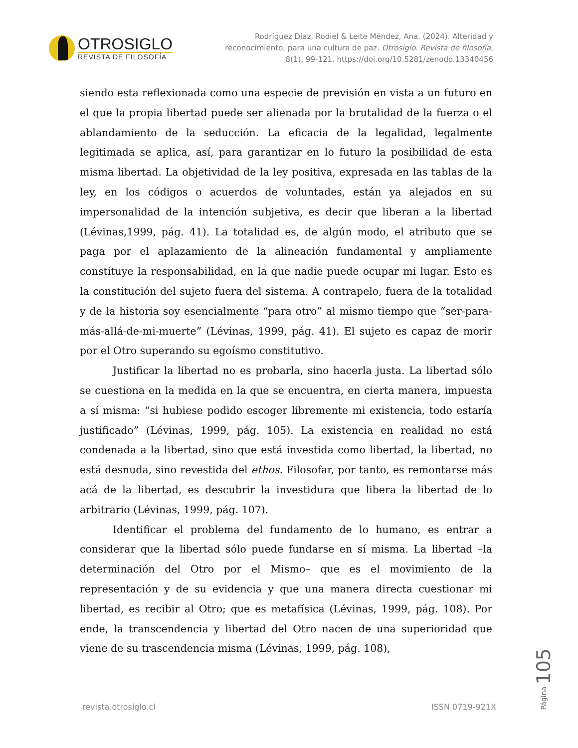OTROSIGLO
REVISTA DE FILOSOFÍA
Rodríguez Díaz, Rodiel & Leite Méndez, Ana. (2024). Alteridad y reconocimiento, para una cultura de paz. Otrosiglo. Revista de filosofía, 8(1), 99-121. https://doi.org/10.5281/zenodo.13340456
siendo esta reflexionada como una especie de previsión en vista a un futuro en el que la propia libertad puede ser alienada por la brutalidad de la fuerza o el ablandamiento de la seducción. La eficacia de la legalidad, legalmente legitimada se aplica, así, para garantizar en lo futuro la posibilidad de esta misma libertad. La objetividad de la ley positiva, expresada en las tablas de la ley, en los códigos o acuerdos de voluntades, están ya alejados en su impersonalidad de la intención subjetiva, es decir que liberan a la libertad (Lévinas,1999, pág. 41). La totalidad es, de algún modo, el atributo que se paga por el aplazamiento de la alineación fundamental y ampliamente constituye la responsabilidad, en la que nadie puede ocupar mi lugar. Esto es la constitución del sujeto fuera del sistema. A contrapelo, fuera de la totalidad y de la historia soy esencialmente “para otro” al mismo tiempo que “ser-para-más-allá-de-mi-muerte” (Lévinas, 1999, pág. 41). El sujeto es capaz de morir por el Otro superando su egoísmo constitutivo.
Justificar la libertad no es probarla, sino hacerla justa. La libertad sólo se cuestiona en la medida en la que se encuentra, en cierta manera, impuesta a sí misma: “si hubiese podido escoger libremente mi existencia, todo estaría justificado” (Lévinas, 1999, pág. 105). La existencia en realidad no está condenada a la libertad, sino que está investida como libertad, la libertad, no está desnuda, sino revestida del ethos. Filosofar, por tanto, es remontarse más acá de la libertad, es descubrir la investidura que libera la libertad de lo arbitrario (Lévinas, 1999, pág. 107).
Identificar el problema del fundamento de lo humano, es entrar a considerar que la libertad sólo puede fundarse en sí misma. La libertad –la determinación del Otro por el Mismo– que es el movimiento de la representación y de su evidencia y que una manera directa cuestionar mi libertad, es recibir al Otro; que es metafísica (Lévinas, 1999, pág. 108). Por ende, la transcendencia y libertad del Otro nacen de una superioridad que viene de su trascendencia misma (Lévinas, 1999, pág. 108),
Página 105
revista.otrosiglo.cl ISSN 0719-921X